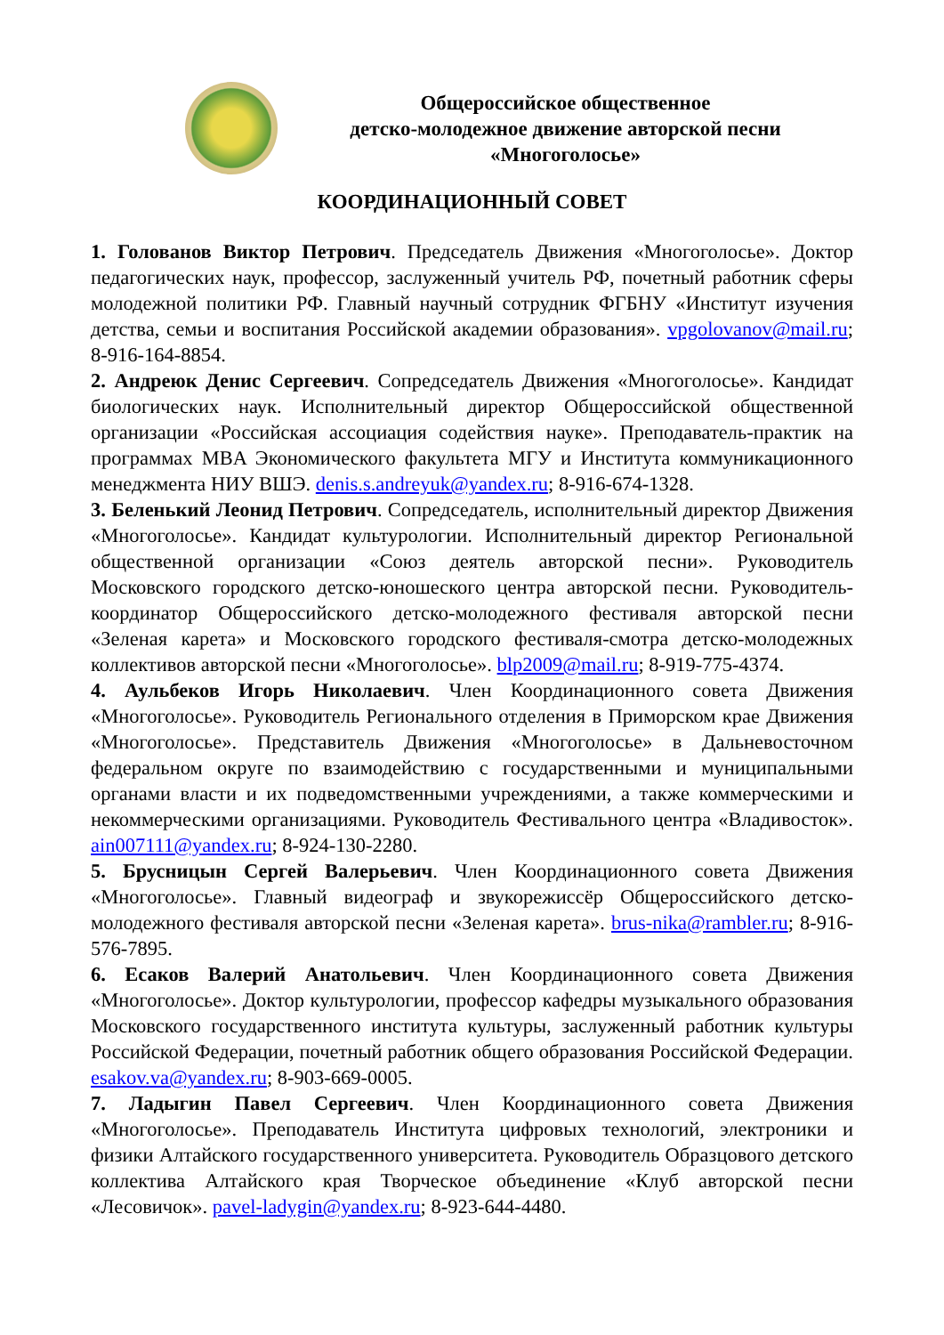Общероссийское общественное
детско-молодежное движение авторской песни
«Многоголосье»
КООРДИНАЦИОННЫЙ СОВЕТ
1. Голованов Виктор Петрович. Председатель Движения «Многоголосье». Доктор педагогических наук, профессор, заслуженный учитель РФ, почетный работник сферы молодежной политики РФ. Главный научный сотрудник ФГБНУ «Институт изучения детства, семьи и воспитания Российской академии образования». vpgolovanov@mail.ru; 8-916-164-8854.
2. Андреюк Денис Сергеевич. Сопредседатель Движения «Многоголосье». Кандидат биологических наук. Исполнительный директор Общероссийской общественной организации «Российская ассоциация содействия науке». Преподаватель-практик на программах MBA Экономического факультета МГУ и Института коммуникационного менеджмента НИУ ВШЭ. denis.s.andreyuk@yandex.ru; 8-916-674-1328.
3. Беленький Леонид Петрович. Сопредседатель, исполнительный директор Движения «Многоголосье». Кандидат культурологии. Исполнительный директор Региональной общественной организации «Союз деятель авторской песни». Руководитель Московского городского детско-юношеского центра авторской песни. Руководитель-координатор Общероссийского детско-молодежного фестиваля авторской песни «Зеленая карета» и Московского городского фестиваля-смотра детско-молодежных коллективов авторской песни «Многоголосье». blp2009@mail.ru; 8-919-775-4374.
4. Аульбеков Игорь Николаевич. Член Координационного совета Движения «Многоголосье». Руководитель Регионального отделения в Приморском крае Движения «Многоголосье». Представитель Движения «Многоголосье» в Дальневосточном федеральном округе по взаимодействию с государственными и муниципальными органами власти и их подведомственными учреждениями, а также коммерческими и некоммерческими организациями. Руководитель Фестивального центра «Владивосток». ain007111@yandex.ru; 8-924-130-2280.
5. Брусницын Сергей Валерьевич. Член Координационного совета Движения «Многоголосье». Главный видеограф и звукорежиссёр Общероссийского детско-молодежного фестиваля авторской песни «Зеленая карета». brus-nika@rambler.ru; 8-916-576-7895.
6. Есаков Валерий Анатольевич. Член Координационного совета Движения «Многоголосье». Доктор культурологии, профессор кафедры музыкального образования Московского государственного института культуры, заслуженный работник культуры Российской Федерации, почетный работник общего образования Российской Федерации. esakov.va@yandex.ru; 8-903-669-0005.
7. Ладыгин Павел Сергеевич. Член Координационного совета Движения «Многоголосье». Преподаватель Института цифровых технологий, электроники и физики Алтайского государственного университета. Руководитель Образцового детского коллектива Алтайского края Творческое объединение «Клуб авторской песни «Лесовичок». pavel-ladygin@yandex.ru; 8-923-644-4480.